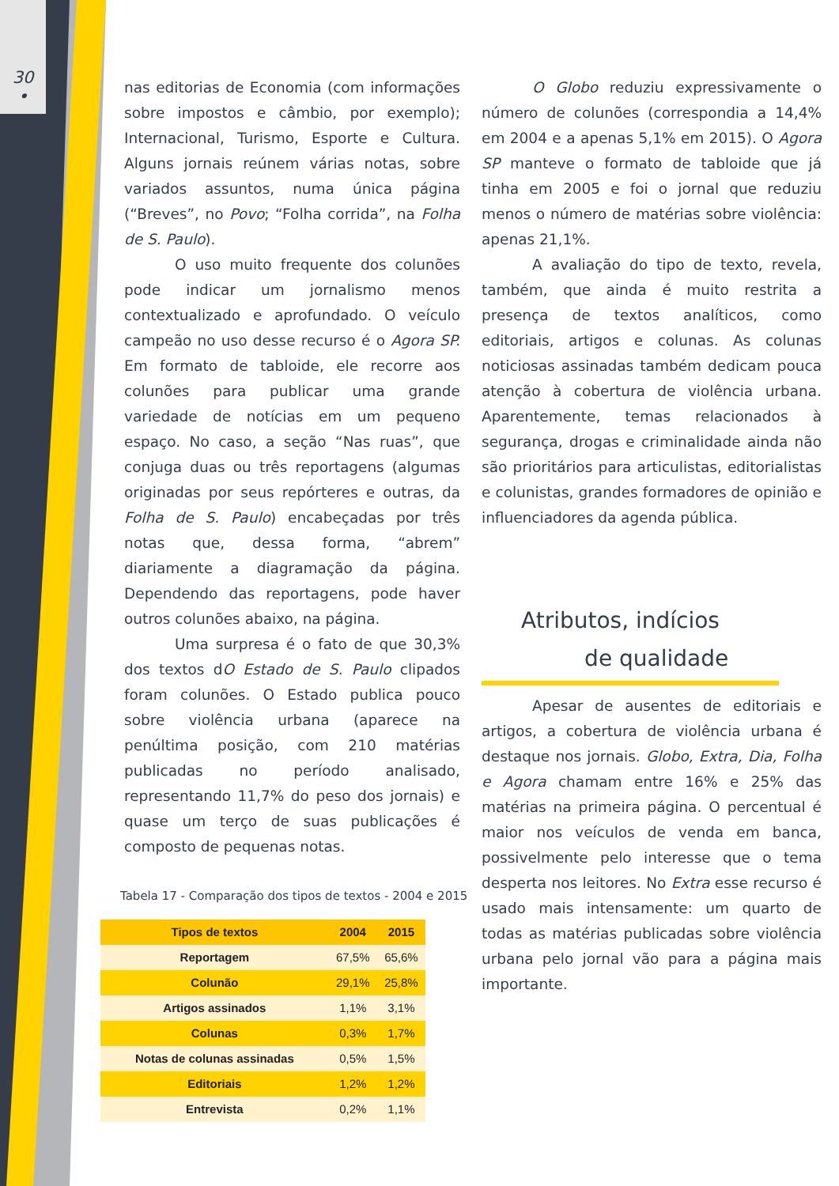30
•
nas editorias de Economia (com informações sobre impostos e câmbio, por exemplo); Internacional, Turismo, Esporte e Cultura. Alguns jornais reúnem várias notas, sobre variados assuntos, numa única página (“Breves”, no Povo; “Folha corrida”, na Folha de S. Paulo).
O uso muito frequente dos colunões pode indicar um jornalismo menos contextualizado e aprofundado. O veículo campeão no uso desse recurso é o Agora SP. Em formato de tabloide, ele recorre aos colunões para publicar uma grande variedade de notícias em um pequeno espaço. No caso, a seção “Nas ruas”, que conjuga duas ou três reportagens (algumas originadas por seus repórteres e outras, da Folha de S. Paulo) encabeçadas por três notas que, dessa forma, “abrem” diariamente a diagramação da página. Dependendo das reportagens, pode haver outros colunões abaixo, na página.
Uma surpresa é o fato de que 30,3% dos textos dO Estado de S. Paulo clipados foram colunões. O Estado publica pouco sobre violência urbana (aparece na penúltima posição, com 210 matérias publicadas no período analisado, representando 11,7% do peso dos jornais) e quase um terço de suas publicações é composto de pequenas notas.
Tabela 17 - Comparação dos tipos de textos - 2004 e 2015
| Tipos de textos | 2004 | 2015 |
| --- | --- | --- |
| Reportagem | 67,5% | 65,6% |
| Colunão | 29,1% | 25,8% |
| Artigos assinados | 1,1% | 3,1% |
| Colunas | 0,3% | 1,7% |
| Notas de colunas assinadas | 0,5% | 1,5% |
| Editoriais | 1,2% | 1,2% |
| Entrevista | 0,2% | 1,1% |
O Globo reduziu expressivamente o número de colunões (correspondia a 14,4% em 2004 e a apenas 5,1% em 2015). O Agora SP manteve o formato de tabloide que já tinha em 2005 e foi o jornal que reduziu menos o número de matérias sobre violência: apenas 21,1%.
A avaliação do tipo de texto, revela, também, que ainda é muito restrita a presença de textos analíticos, como editoriais, artigos e colunas. As colunas noticiosas assinadas também dedicam pouca atenção à cobertura de violência urbana. Aparentemente, temas relacionados à segurança, drogas e criminalidade ainda não são prioritários para articulistas, editorialistas e colunistas, grandes formadores de opinião e influenciadores da agenda pública.
Atributos, indícios
de qualidade
Apesar de ausentes de editoriais e artigos, a cobertura de violência urbana é destaque nos jornais. Globo, Extra, Dia, Folha e Agora chamam entre 16% e 25% das matérias na primeira página. O percentual é maior nos veículos de venda em banca, possivelmente pelo interesse que o tema desperta nos leitores. No Extra esse recurso é usado mais intensamente: um quarto de todas as matérias publicadas sobre violência urbana pelo jornal vão para a página mais importante.